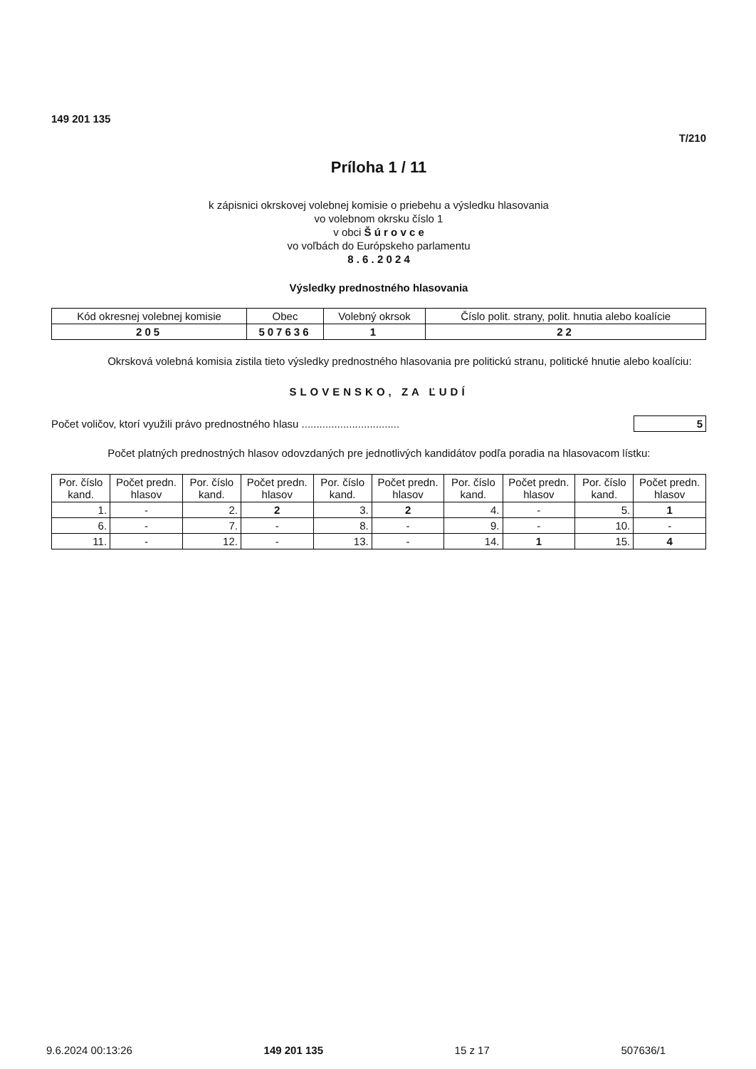149 201 135
T/210
Príloha 1 / 11
k zápisnici okrskovej volebnej komisie o priebehu a výsledku hlasovania
vo volebnom okrsku číslo 1
v obci Š ú r o v c e
vo voľbách do Európskeho parlamentu
8 . 6 . 2 0 2 4
Výsledky prednostného hlasovania
| Kód okresnej volebnej komisie | Obec | Volebný okrsok | Číslo polit. strany, polit. hnutia alebo koalície |
| --- | --- | --- | --- |
| 205 | 507636 | 1 | 22 |
Okrsková volebná komisia zistila tieto výsledky prednostného hlasovania pre politickú stranu, politické hnutie alebo koalíciu:
SLOVENSKO, ZA ĽUDÍ
Počet voličov, ktorí využili právo prednostného hlasu ................................. 5
Počet platných prednostných hlasov odovzdaných pre jednotlivých kandidátov podľa poradia na hlasovacom lístku:
| Por. číslo kand. | Počet predn. hlasov | Por. číslo kand. | Počet predn. hlasov | Por. číslo kand. | Počet predn. hlasov | Por. číslo kand. | Počet predn. hlasov | Por. číslo kand. | Počet predn. hlasov |
| --- | --- | --- | --- | --- | --- | --- | --- | --- | --- |
| 1. | - | 2. | 2 | 3. | 2 | 4. | - | 5. | 1 |
| 6. | - | 7. | - | 8. | - | 9. | - | 10. | - |
| 11. | - | 12. | - | 13. | - | 14. | 1 | 15. | 4 |
9.6.2024 00:13:26 149 201 135 15 z 17 507636/1